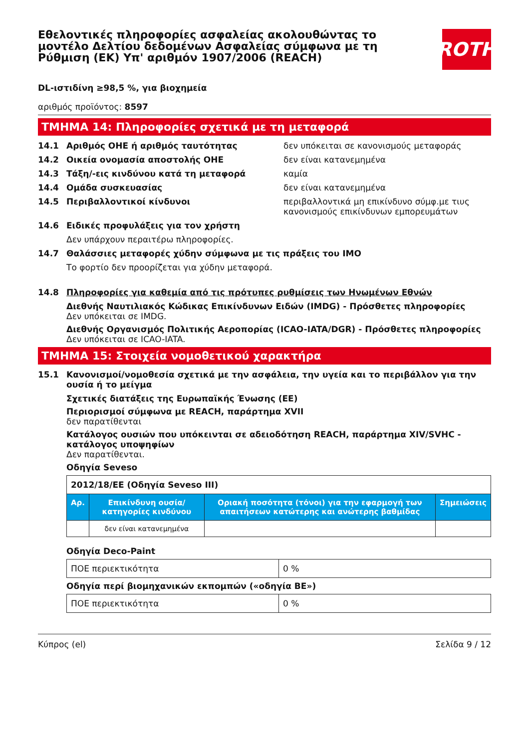Εθελοντικές πληροφορίες ασφαλείας ακολουθώντας το μοντέλο Δελτίου δεδομένων Ασφαλείας σύμφωνα με τη Ρύθμιση (ΕΚ) Υπ' αριθμόν 1907/2006 (REACH)
ROTH
DL-ιστιδίνη ≥98,5 %, για βιοχημεία
αριθμός προϊόντος: 8597
ΤΜΗΜΑ 14: Πληροφορίες σχετικά με τη μεταφορά
14.1 Αριθμός ΟΗΕ ή αριθμός ταυτότητας δεν υπόκειται σε κανονισμούς μεταφοράς
14.2 Οικεία ονομασία αποστολής ΟΗΕ δεν είναι κατανεμημένα
14.3 Τάξη/-εις κινδύνου κατά τη μεταφορά καμία
14.4 Ομάδα συσκευασίας δεν είναι κατανεμημένα
14.5 Περιβαλλοντικοί κίνδυνοι περιβαλλοντικά μη επικίνδυνο σύμφ.με τιυς κανονισμούς επικίνδυνων εμπορευμάτων
14.6 Ειδικές προφυλάξεις για τον χρήστη
Δεν υπάρχουν περαιτέρω πληροφορίες.
14.7 Θαλάσσιες μεταφορές χύδην σύμφωνα με τις πράξεις του ΙΜΟ
Το φορτίο δεν προορίζεται για χύδην μεταφορά.
14.8 Πληροφορίες για καθεμία από τις πρότυπες ρυθμίσεις των Ηνωμένων Εθνών
Διεθνής Ναυτιλιακός Κώδικας Επικίνδυνων Ειδών (IMDG) - Πρόσθετες πληροφορίες
Δεν υπόκειται σε IMDG.
Διεθνής Οργανισμός Πολιτικής Αεροπορίας (ICAO-IATA/DGR) - Πρόσθετες πληροφορίες
Δεν υπόκειται σε ICAO-IATA.
ΤΜΗΜΑ 15: Στοιχεία νομοθετικού χαρακτήρα
15.1 Κανονισμοί/νομοθεσία σχετικά με την ασφάλεια, την υγεία και το περιβάλλον για την ουσία ή το μείγμα
Σχετικές διατάξεις της Ευρωπαϊκής Ένωσης (ΕΕ)
Περιορισμοί σύμφωνα με REACH, παράρτημα XVII
δεν παρατίθενται
Κατάλογος ουσιών που υπόκεινται σε αδειοδότηση REACH, παράρτημα XIV/SVHC - κατάλογος υποψηφίων
Δεν παρατίθενται.
Οδηγία Seveso
| 2012/18/ΕΕ (Οδηγία Seveso III) | | | |
| Αρ. | Επικίνδυνη ουσία/κατηγορίες κινδύνου | Οριακή ποσότητα (τόνοι) για την εφαρμογή των απαιτήσεων κατώτερης και ανώτερης βαθμίδας | Σημειώσεις |
| | δεν είναι κατανεμημένα | | |
Οδηγία Deco-Paint
| ΠΟΕ περιεκτικότητα | 0 % |
Οδηγία περί βιομηχανικών εκπομπών («οδηγία ΒΕ»)
| ΠΟΕ περιεκτικότητα | 0 % |
Κύπρος (el) Σελίδα 9 / 12